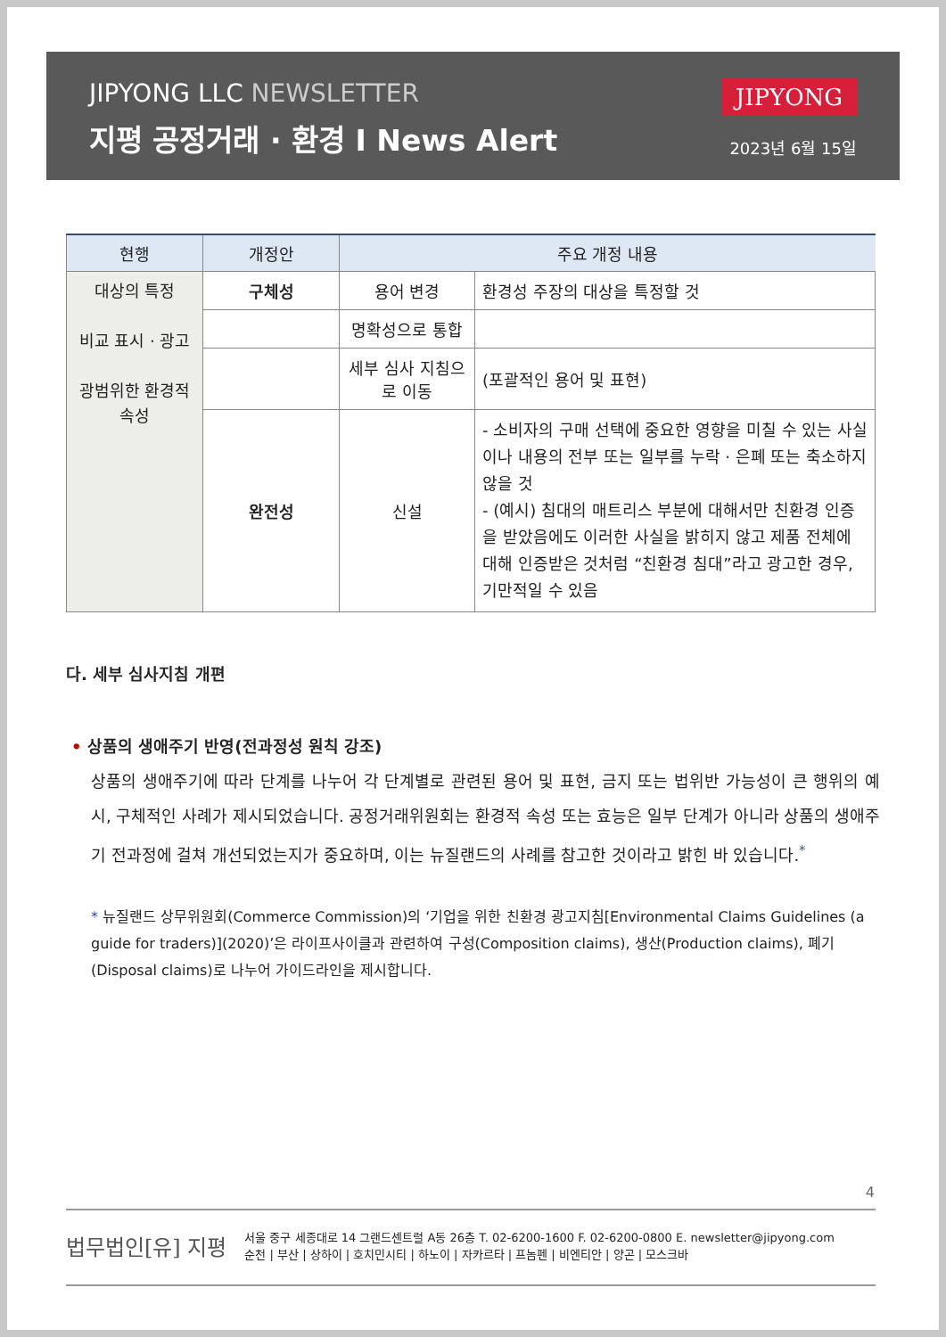JIPYONG LLC NEWSLETTER
지평 공정거래 · 환경 I News Alert
JIPYONG
2023년 6월 15일
| 현행 | 개정안 | 주요 개정 내용 | |
| --- | --- | --- | --- |
| 대상의 특정 비교 표시 · 광고 광범위한 환경적 속성 | 구체성 | 용어 변경 | 환경성 주장의 대상을 특정할 것 |
| | | 명확성으로 통합 | |
| | | 세부 심사 지침으로 이동 | (포괄적인 용어 및 표현) |
| | 완전성 | 신설 | - 소비자의 구매 선택에 중요한 영향을 미칠 수 있는 사실이나 내용의 전부 또는 일부를 누락 · 은폐 또는 축소하지 않을 것 - (예시) 침대의 매트리스 부분에 대해서만 친환경 인증을 받았음에도 이러한 사실을 밝히지 않고 제품 전체에 대해 인증받은 것처럼 “친환경 침대”라고 광고한 경우, 기만적일 수 있음 |
다. 세부 심사지침 개편
• 상품의 생애주기 반영(전과정성 원칙 강조)
상품의 생애주기에 따라 단계를 나누어 각 단계별로 관련된 용어 및 표현, 금지 또는 법위반 가능성이 큰 행위의 예시, 구체적인 사례가 제시되었습니다. 공정거래위원회는 환경적 속성 또는 효능은 일부 단계가 아니라 상품의 생애주기 전과정에 걸쳐 개선되었는지가 중요하며, 이는 뉴질랜드의 사례를 참고한 것이라고 밝힌 바 있습니다.<sup>*</sup>
* 뉴질랜드 상무위원회(Commerce Commission)의 ‘기업을 위한 친환경 광고지침[Environmental Claims Guidelines (a guide for traders)](2020)’은 라이프사이클과 관련하여 구성(Composition claims), 생산(Production claims), 폐기(Disposal claims)로 나누어 가이드라인을 제시합니다.
4
법무법인[유] 지평
서울 중구 세종대로 14 그랜드센트럴 A동 26층 T. 02-6200-1600 F. 02-6200-0800 E. newsletter@jipyong.com
순천 | 부산 | 상하이 | 호치민시티 | 하노이 | 자카르타 | 프놈펜 | 비엔티안 | 양곤 | 모스크바